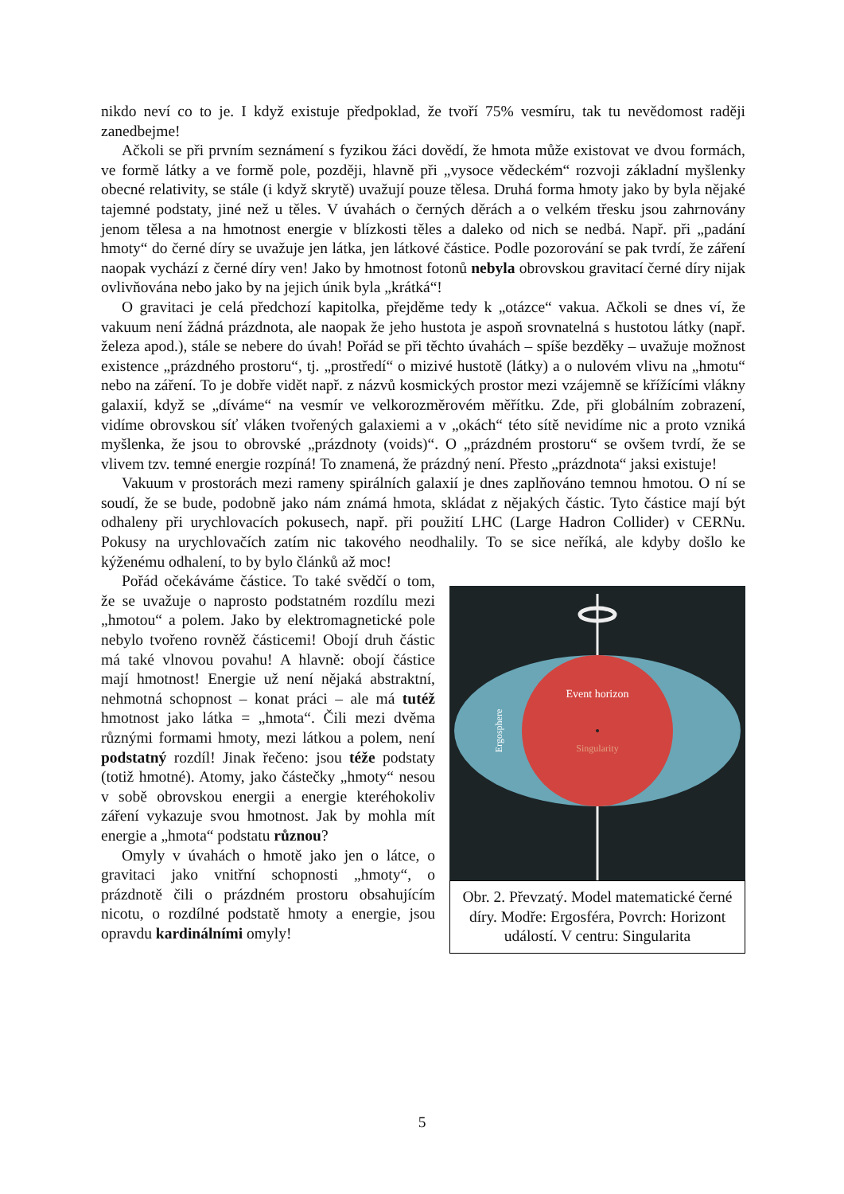nikdo neví co to je. I když existuje předpoklad, že tvoří 75% vesmíru, tak tu nevědomost raději zanedbejme!
Ačkoli se při prvním seznámení s fyzikou žáci dovědí, že hmota může existovat ve dvou formách, ve formě látky a ve formě pole, později, hlavně při „vysoce vědeckém“ rozvoji základní myšlenky obecné relativity, se stále (i když skrytě) uvažují pouze tělesa. Druhá forma hmoty jako by byla nějaké tajemné podstaty, jiné než u těles. V úvahách o černých děrách a o velkém třesku jsou zahrnovány jenom tělesa a na hmotnost energie v blízkosti těles a daleko od nich se nedbá. Např. při „padání hmoty“ do černé díry se uvažuje jen látka, jen látkové částice. Podle pozorování se pak tvrdí, že záření naopak vychází z černé díry ven! Jako by hmotnost fotonů nebyla obrovskou gravitací černé díry nijak ovlivňována nebo jako by na jejich únik byla „krátká“!
O gravitaci je celá předchozí kapitolka, přejděme tedy k „otázce“ vakua. Ačkoli se dnes ví, že vakuum není žádná prázdnota, ale naopak že jeho hustota je aspoň srovnatelná s hustotou látky (např. železa apod.), stále se nebere do úvah! Pořád se při těchto úvahách – spíše bezděky – uvažuje možnost existence „prázdného prostoru“, tj. „prostředí“ o mizivé hustotě (látky) a o nulovém vlivu na „hmotu“ nebo na záření. To je dobře vidět např. z názvů kosmických prostor mezi vzájemně se křížícími vlákny galaxií, když se „díváme“ na vesmír ve velkorozměrovém měřítku. Zde, při globálním zobrazení, vidíme obrovskou síť vláken tvořených galaxiemi a v „okách“ této sítě nevidíme nic a proto vzniká myšlenka, že jsou to obrovské „prázdnoty (voids)“. O „prázdném prostoru“ se ovšem tvrdí, že se vlivem tzv. temné energie rozpíná! To znamená, že prázdný není. Přesto „prázdnota“ jaksi existuje!
Vakuum v prostorách mezi rameny spirálních galaxií je dnes zaplňováno temnou hmotou. O ní se soudí, že se bude, podobně jako nám známá hmota, skládat z nějakých částic. Tyto částice mají být odhaleny při urychlovacích pokusech, např. při použití LHC (Large Hadron Collider) v CERNu. Pokusy na urychlovačích zatím nic takového neodhalily. To se sice neříká, ale kdyby došlo ke kýženému odhalení, to by bylo článků až moc!
Pořád očekáváme částice. To také svědčí o tom, že se uvažuje o naprosto podstatném rozdílu mezi „hmotou“ a polem. Jako by elektromagnetické pole nebylo tvořeno rovněž částicemi! Obojí druh částic má také vlnovou povahu! A hlavně: obojí částice mají hmotnost! Energie už není nějaká abstraktní, nehmotná schopnost – konat práci – ale má tutéž hmotnost jako látka = „hmota“. Čili mezi dvěma různými formami hmoty, mezi látkou a polem, není podstatný rozdíl! Jinak řečeno: jsou téže podstaty (totiž hmotné). Atomy, jako částečky „hmoty“ nesou v sobě obrovskou energii a energie kteréhokoliv záření vykazuje svou hmotnost. Jak by mohla mít energie a „hmota“ podstatu různou?
Omyly v úvahách o hmotě jako jen o látce, o gravitaci jako vnitřní schopnosti „hmoty“, o prázdnotě čili o prázdném prostoru obsahujícím nicotu, o rozdílné podstatě hmoty a energie, jsou opravdu kardinálními omyly!
Event horizon
Singularity
Ergosphere
Obr. 2. Převzatý. Model matematické černé díry. Modře: Ergosféra, Povrch: Horizont událostí. V centru: Singularita
5